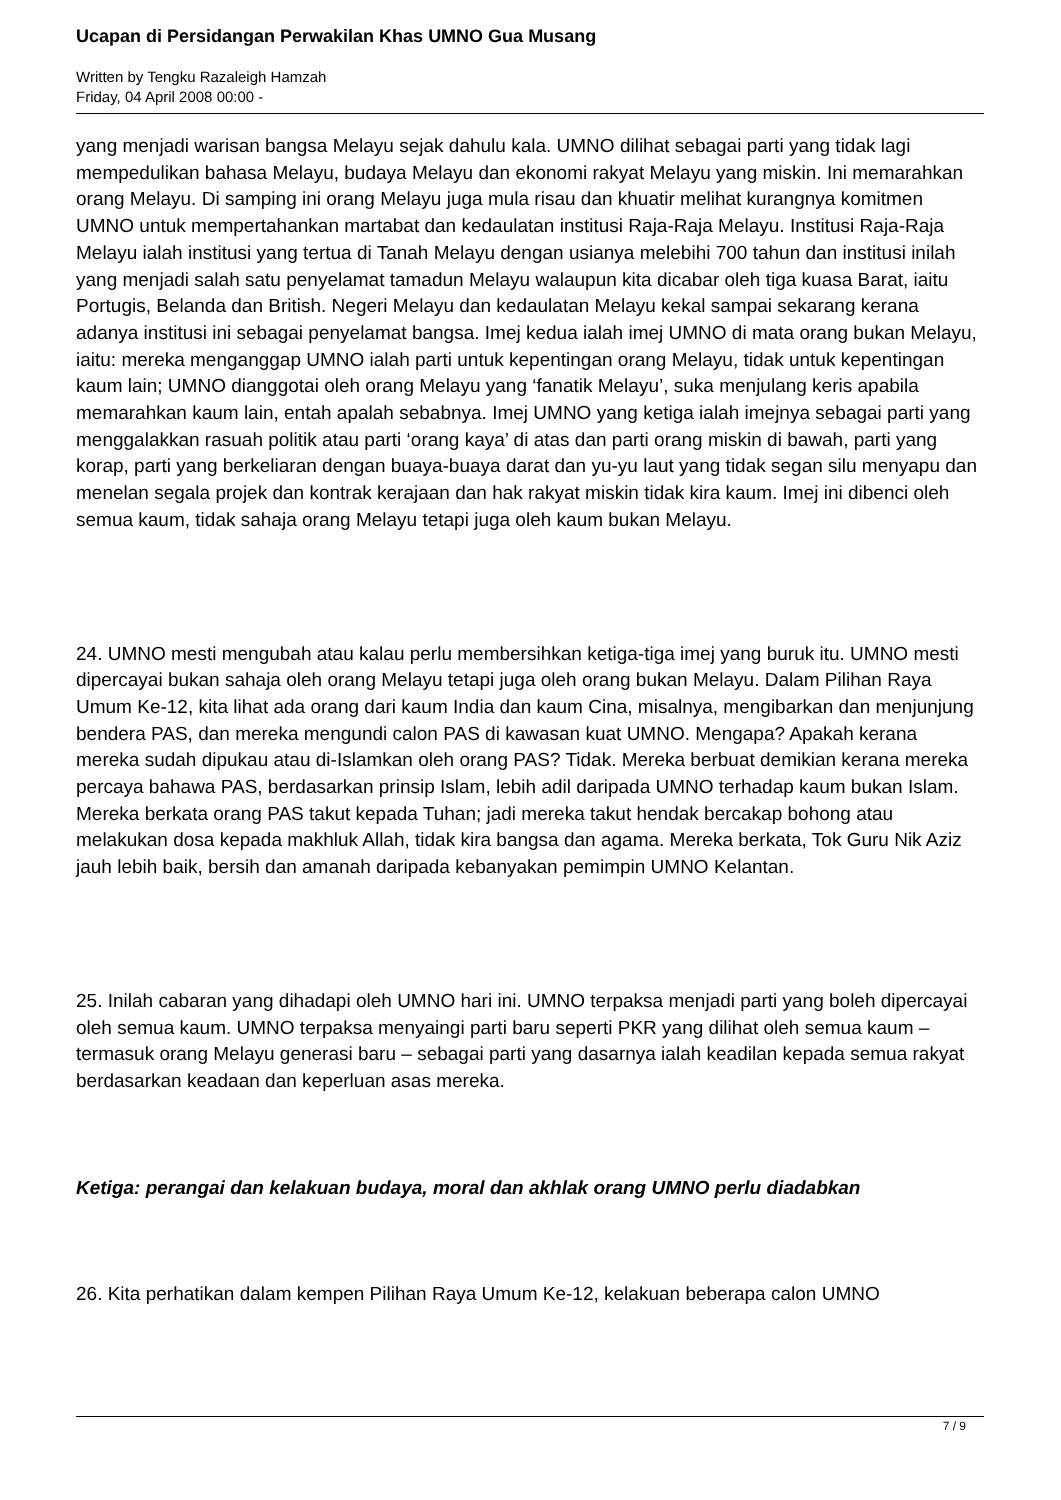Ucapan di Persidangan Perwakilan Khas UMNO Gua Musang
Written by Tengku Razaleigh Hamzah
Friday, 04 April 2008 00:00 -
yang menjadi warisan bangsa Melayu sejak dahulu kala. UMNO dilihat sebagai parti yang tidak lagi mempedulikan bahasa Melayu, budaya Melayu dan ekonomi rakyat Melayu yang miskin. Ini memarahkan orang Melayu. Di samping ini orang Melayu juga mula risau dan khuatir melihat kurangnya komitmen UMNO untuk mempertahankan martabat dan kedaulatan institusi Raja-Raja Melayu. Institusi Raja-Raja Melayu ialah institusi yang tertua di Tanah Melayu dengan usianya melebihi 700 tahun dan institusi inilah yang menjadi salah satu penyelamat tamadun Melayu walaupun kita dicabar oleh tiga kuasa Barat, iaitu Portugis, Belanda dan British. Negeri Melayu dan kedaulatan Melayu kekal sampai sekarang kerana adanya institusi ini sebagai penyelamat bangsa. Imej kedua ialah imej UMNO di mata orang bukan Melayu, iaitu: mereka menganggap UMNO ialah parti untuk kepentingan orang Melayu, tidak untuk kepentingan kaum lain; UMNO dianggotai oleh orang Melayu yang ‘fanatik Melayu’, suka menjulang keris apabila memarahkan kaum lain, entah apalah sebabnya. Imej UMNO yang ketiga ialah imejnya sebagai parti yang menggalakkan rasuah politik atau parti ‘orang kaya’ di atas dan parti orang miskin di bawah, parti yang korap, parti yang berkeliaran dengan buaya-buaya darat dan yu-yu laut yang tidak segan silu menyapu dan menelan segala projek dan kontrak kerajaan dan hak rakyat miskin tidak kira kaum. Imej ini dibenci oleh semua kaum, tidak sahaja orang Melayu tetapi juga oleh kaum bukan Melayu.
24. UMNO mesti mengubah atau kalau perlu membersihkan ketiga-tiga imej yang buruk itu. UMNO mesti dipercayai bukan sahaja oleh orang Melayu tetapi juga oleh orang bukan Melayu. Dalam Pilihan Raya Umum Ke-12, kita lihat ada orang dari kaum India dan kaum Cina, misalnya, mengibarkan dan menjunjung bendera PAS, dan mereka mengundi calon PAS di kawasan kuat UMNO. Mengapa? Apakah kerana mereka sudah dipukau atau di-Islamkan oleh orang PAS? Tidak. Mereka berbuat demikian kerana mereka percaya bahawa PAS, berdasarkan prinsip Islam, lebih adil daripada UMNO terhadap kaum bukan Islam. Mereka berkata orang PAS takut kepada Tuhan; jadi mereka takut hendak bercakap bohong atau melakukan dosa kepada makhluk Allah, tidak kira bangsa dan agama. Mereka berkata, Tok Guru Nik Aziz jauh lebih baik, bersih dan amanah daripada kebanyakan pemimpin UMNO Kelantan.
25. Inilah cabaran yang dihadapi oleh UMNO hari ini. UMNO terpaksa menjadi parti yang boleh dipercayai oleh semua kaum. UMNO terpaksa menyaingi parti baru seperti PKR yang dilihat oleh semua kaum – termasuk orang Melayu generasi baru – sebagai parti yang dasarnya ialah keadilan kepada semua rakyat berdasarkan keadaan dan keperluan asas mereka.
Ketiga: perangai dan kelakuan budaya, moral dan akhlak orang UMNO perlu diadabkan
26. Kita perhatikan dalam kempen Pilihan Raya Umum Ke-12, kelakuan beberapa calon UMNO
7 / 9